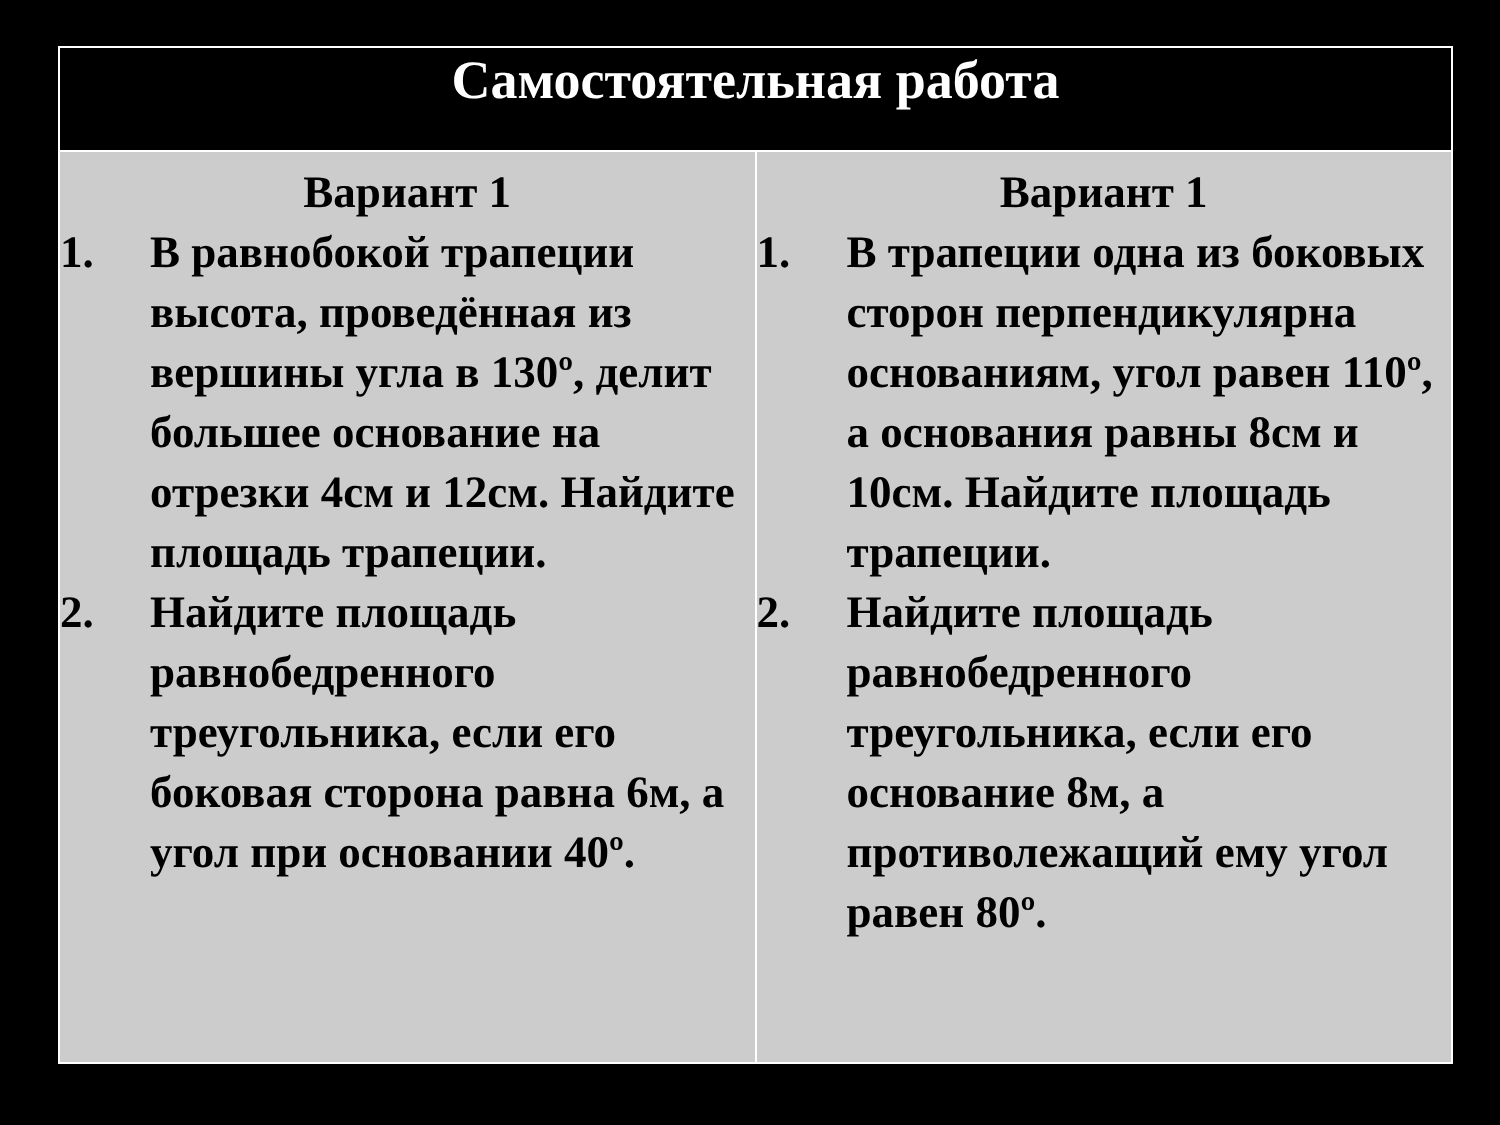| Самостоятельная работа | |
| --- | --- |
| Вариант 1 1. В равнобокой трапеции высота, проведённая из вершины угла в 130º, делит большее основание на отрезки 4см и 12см. Найдите площадь трапеции. 2. Найдите площадь равнобедренного треугольника, если его боковая сторона равна 6м, а угол при основании 40º. | Вариант 1 1. В трапеции одна из боковых сторон перпендикулярна основаниям, угол равен 110º, а основания равны 8см и 10см. Найдите площадь трапеции. 2. Найдите площадь равнобедренного треугольника, если его основание 8м, а противолежащий ему угол равен 80º. |